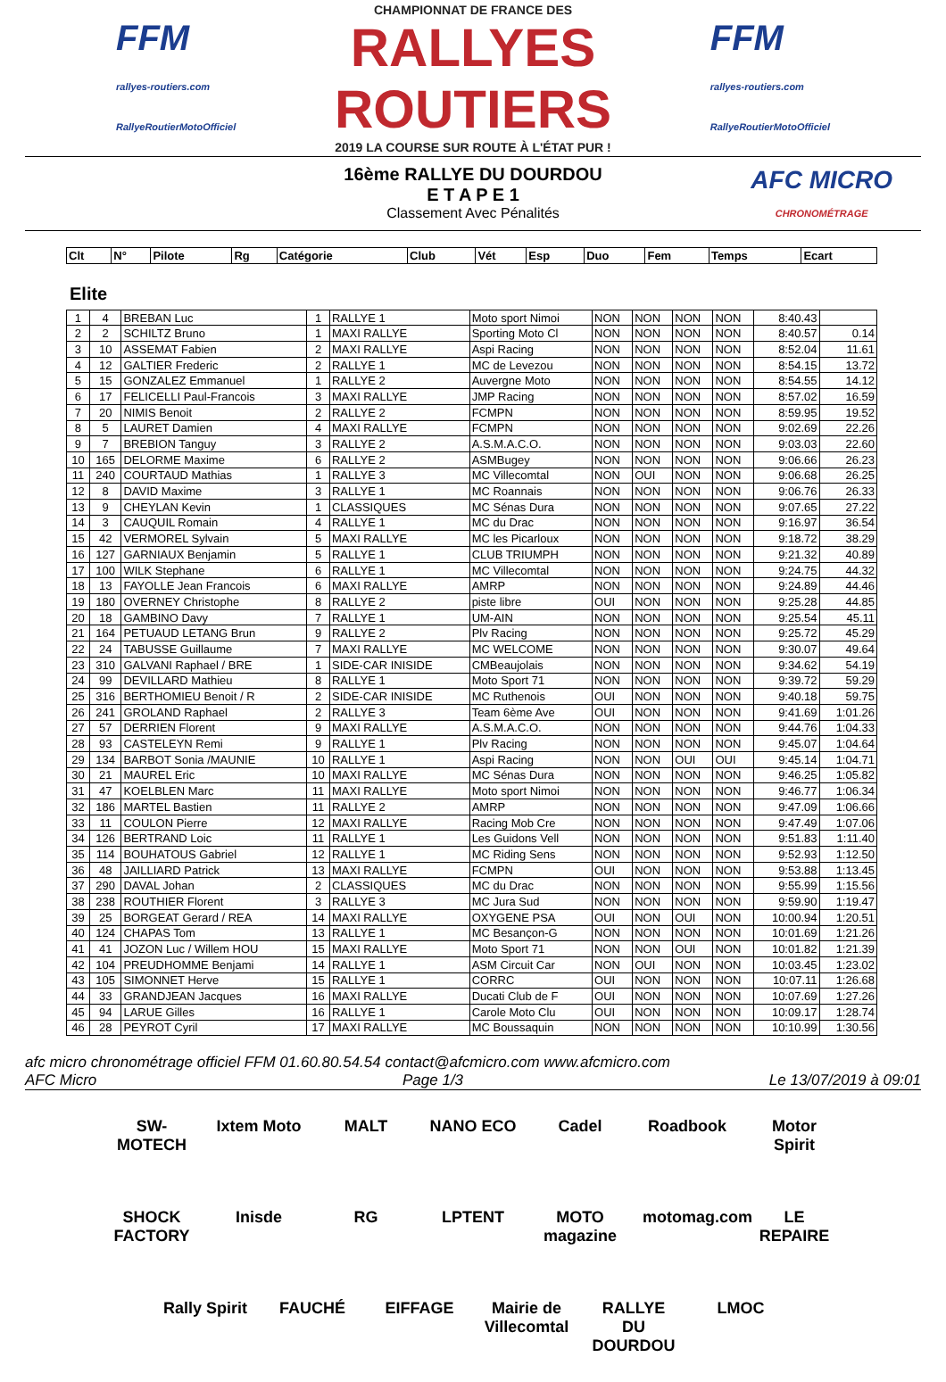FFM
rallyes-routiers.com
RallyeRoutierMotoOfficiel
CHAMPIONNAT DE FRANCE DES
RALLYES ROUTIERS
2019 LA COURSE SUR ROUTE À L'ÉTAT PUR !
FFM
rallyes-routiers.com
RallyeRoutierMotoOfficiel
16ème RALLYE DU DOURDOU
E T A P E 1
Classement Avec Pénalités
AFC MICRO
CHRONOMÉTRAGE
| Clt | N° | Pilote | Rg | Catégorie | Club | Vét | Esp | Duo | Fem | Temps | Ecart |
| --- | --- | --- | --- | --- | --- | --- | --- | --- | --- | --- | --- |
Elite
| 1 | 4 | BREBAN Luc | 1 | RALLYE 1 | Moto sport Nimoi | NON | NON | NON | NON | 8:40.43 | |
| 2 | 2 | SCHILTZ Bruno | 1 | MAXI RALLYE | Sporting Moto Cl | NON | NON | NON | NON | 8:40.57 | 0.14 |
| 3 | 10 | ASSEMAT Fabien | 2 | MAXI RALLYE | Aspi Racing | NON | NON | NON | NON | 8:52.04 | 11.61 |
| 4 | 12 | GALTIER Frederic | 2 | RALLYE 1 | MC de Levezou | NON | NON | NON | NON | 8:54.15 | 13.72 |
| 5 | 15 | GONZALEZ Emmanuel | 1 | RALLYE 2 | Auvergne Moto | NON | NON | NON | NON | 8:54.55 | 14.12 |
| 6 | 17 | FELICELLI Paul-Francois | 3 | MAXI RALLYE | JMP Racing | NON | NON | NON | NON | 8:57.02 | 16.59 |
| 7 | 20 | NIMIS Benoit | 2 | RALLYE 2 | FCMPN | NON | NON | NON | NON | 8:59.95 | 19.52 |
| 8 | 5 | LAURET Damien | 4 | MAXI RALLYE | FCMPN | NON | NON | NON | NON | 9:02.69 | 22.26 |
| 9 | 7 | BREBION Tanguy | 3 | RALLYE 2 | A.S.M.A.C.O. | NON | NON | NON | NON | 9:03.03 | 22.60 |
| 10 | 165 | DELORME Maxime | 6 | RALLYE 2 | ASMBugey | NON | NON | NON | NON | 9:06.66 | 26.23 |
| 11 | 240 | COURTAUD Mathias | 1 | RALLYE 3 | MC Villecomtal | NON | OUI | NON | NON | 9:06.68 | 26.25 |
| 12 | 8 | DAVID Maxime | 3 | RALLYE 1 | MC Roannais | NON | NON | NON | NON | 9:06.76 | 26.33 |
| 13 | 9 | CHEYLAN Kevin | 1 | CLASSIQUES | MC Sénas Dura | NON | NON | NON | NON | 9:07.65 | 27.22 |
| 14 | 3 | CAUQUIL Romain | 4 | RALLYE 1 | MC du Drac | NON | NON | NON | NON | 9:16.97 | 36.54 |
| 15 | 42 | VERMOREL Sylvain | 5 | MAXI RALLYE | MC les Picarloux | NON | NON | NON | NON | 9:18.72 | 38.29 |
| 16 | 127 | GARNIAUX Benjamin | 5 | RALLYE 1 | CLUB TRIUMPH | NON | NON | NON | NON | 9:21.32 | 40.89 |
| 17 | 100 | WILK Stephane | 6 | RALLYE 1 | MC Villecomtal | NON | NON | NON | NON | 9:24.75 | 44.32 |
| 18 | 13 | FAYOLLE Jean Francois | 6 | MAXI RALLYE | AMRP | NON | NON | NON | NON | 9:24.89 | 44.46 |
| 19 | 180 | OVERNEY Christophe | 8 | RALLYE 2 | piste libre | OUI | NON | NON | NON | 9:25.28 | 44.85 |
| 20 | 18 | GAMBINO Davy | 7 | RALLYE 1 | UM-AIN | NON | NON | NON | NON | 9:25.54 | 45.11 |
| 21 | 164 | PETUAUD LETANG Brun | 9 | RALLYE 2 | Plv Racing | NON | NON | NON | NON | 9:25.72 | 45.29 |
| 22 | 24 | TABUSSE Guillaume | 7 | MAXI RALLYE | MC WELCOME | NON | NON | NON | NON | 9:30.07 | 49.64 |
| 23 | 310 | GALVANI Raphael / BRE | 1 | SIDE-CAR INISIDE | CMBeaujolais | NON | NON | NON | NON | 9:34.62 | 54.19 |
| 24 | 99 | DEVILLARD Mathieu | 8 | RALLYE 1 | Moto Sport 71 | NON | NON | NON | NON | 9:39.72 | 59.29 |
| 25 | 316 | BERTHOMIEU Benoit / R | 2 | SIDE-CAR INISIDE | MC Ruthenois | OUI | NON | NON | NON | 9:40.18 | 59.75 |
| 26 | 241 | GROLAND Raphael | 2 | RALLYE 3 | Team 6ème Ave | OUI | NON | NON | NON | 9:41.69 | 1:01.26 |
| 27 | 57 | DERRIEN Florent | 9 | MAXI RALLYE | A.S.M.A.C.O. | NON | NON | NON | NON | 9:44.76 | 1:04.33 |
| 28 | 93 | CASTELEYN Remi | 9 | RALLYE 1 | Plv Racing | NON | NON | NON | NON | 9:45.07 | 1:04.64 |
| 29 | 134 | BARBOT Sonia /MAUNIE | 10 | RALLYE 1 | Aspi Racing | NON | NON | OUI | OUI | 9:45.14 | 1:04.71 |
| 30 | 21 | MAUREL Eric | 10 | MAXI RALLYE | MC Sénas Dura | NON | NON | NON | NON | 9:46.25 | 1:05.82 |
| 31 | 47 | KOELBLEN Marc | 11 | MAXI RALLYE | Moto sport Nimoi | NON | NON | NON | NON | 9:46.77 | 1:06.34 |
| 32 | 186 | MARTEL Bastien | 11 | RALLYE 2 | AMRP | NON | NON | NON | NON | 9:47.09 | 1:06.66 |
| 33 | 11 | COULON Pierre | 12 | MAXI RALLYE | Racing Mob Cre | NON | NON | NON | NON | 9:47.49 | 1:07.06 |
| 34 | 126 | BERTRAND Loic | 11 | RALLYE 1 | Les Guidons Vell | NON | NON | NON | NON | 9:51.83 | 1:11.40 |
| 35 | 114 | BOUHATOUS Gabriel | 12 | RALLYE 1 | MC Riding Sens | NON | NON | NON | NON | 9:52.93 | 1:12.50 |
| 36 | 48 | JAILLIARD Patrick | 13 | MAXI RALLYE | FCMPN | OUI | NON | NON | NON | 9:53.88 | 1:13.45 |
| 37 | 290 | DAVAL Johan | 2 | CLASSIQUES | MC du Drac | NON | NON | NON | NON | 9:55.99 | 1:15.56 |
| 38 | 238 | ROUTHIER Florent | 3 | RALLYE 3 | MC Jura Sud | NON | NON | NON | NON | 9:59.90 | 1:19.47 |
| 39 | 25 | BORGEAT Gerard / REA | 14 | MAXI RALLYE | OXYGENE PSA | OUI | NON | OUI | NON | 10:00.94 | 1:20.51 |
| 40 | 124 | CHAPAS Tom | 13 | RALLYE 1 | MC Besançon-G | NON | NON | NON | NON | 10:01.69 | 1:21.26 |
| 41 | 41 | JOZON Luc / Willem HOU | 15 | MAXI RALLYE | Moto Sport 71 | NON | NON | OUI | NON | 10:01.82 | 1:21.39 |
| 42 | 104 | PREUDHOMME Benjami | 14 | RALLYE 1 | ASM Circuit Car | NON | OUI | NON | NON | 10:03.45 | 1:23.02 |
| 43 | 105 | SIMONNET Herve | 15 | RALLYE 1 | CORRC | OUI | NON | NON | NON | 10:07.11 | 1:26.68 |
| 44 | 33 | GRANDJEAN Jacques | 16 | MAXI RALLYE | Ducati Club de F | OUI | NON | NON | NON | 10:07.69 | 1:27.26 |
| 45 | 94 | LARUE Gilles | 16 | RALLYE 1 | Carole Moto Clu | OUI | NON | NON | NON | 10:09.17 | 1:28.74 |
| 46 | 28 | PEYROT Cyril | 17 | MAXI RALLYE | MC Boussaquin | NON | NON | NON | NON | 10:10.99 | 1:30.56 |
afc micro chronométrage officiel FFM 01.60.80.54.54 contact@afcmicro.com www.afcmicro.com
AFC Micro Page 1/3 Le 13/07/2019 à 09:01
SW-MOTECH Ixtem Moto MALT NANO ECO Cadel Roadbook Motor Spirit SHOCK FACTORY Inisde RG LPTENT MOTO magazine motomag.com LE REPAIRE Rally Spirit FAUCHÉ EIFFAGE Mairie de Villecomtal RALLYE DU DOURDOU LMOC